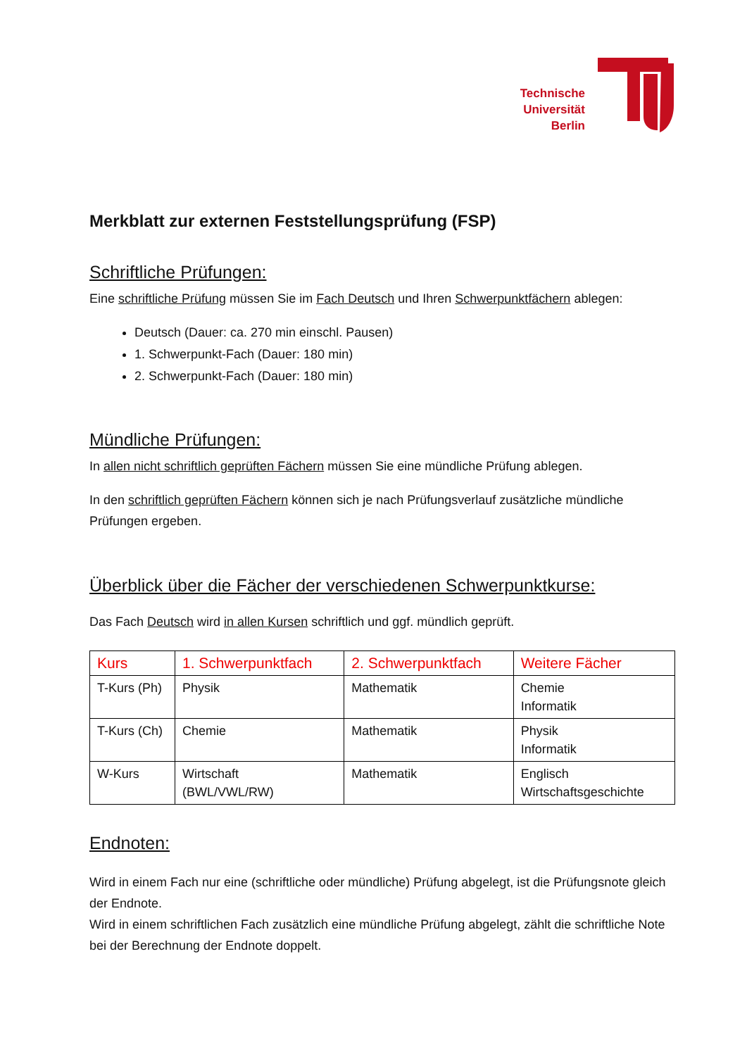Technische
Universität
Berlin
Merkblatt zur externen Feststellungsprüfung (FSP)
Schriftliche Prüfungen:
Eine schriftliche Prüfung müssen Sie im Fach Deutsch und Ihren Schwerpunktfächern ablegen:
Deutsch (Dauer: ca. 270 min einschl. Pausen)
1. Schwerpunkt-Fach (Dauer: 180 min)
2. Schwerpunkt-Fach (Dauer: 180 min)
Mündliche Prüfungen:
In allen nicht schriftlich geprüften Fächern müssen Sie eine mündliche Prüfung ablegen.
In den schriftlich geprüften Fächern können sich je nach Prüfungsverlauf zusätzliche mündliche Prüfungen ergeben.
Überblick über die Fächer der verschiedenen Schwerpunktkurse:
Das Fach Deutsch wird in allen Kursen schriftlich und ggf. mündlich geprüft.
| Kurs | 1. Schwerpunktfach | 2. Schwerpunktfach | Weitere Fächer |
| --- | --- | --- | --- |
| T-Kurs (Ph) | Physik | Mathematik | Chemie Informatik |
| T-Kurs (Ch) | Chemie | Mathematik | Physik Informatik |
| W-Kurs | Wirtschaft (BWL/VWL/RW) | Mathematik | Englisch Wirtschaftsgeschichte |
Endnoten:
Wird in einem Fach nur eine (schriftliche oder mündliche) Prüfung abgelegt, ist die Prüfungsnote gleich der Endnote.
Wird in einem schriftlichen Fach zusätzlich eine mündliche Prüfung abgelegt, zählt die schriftliche Note bei der Berechnung der Endnote doppelt.